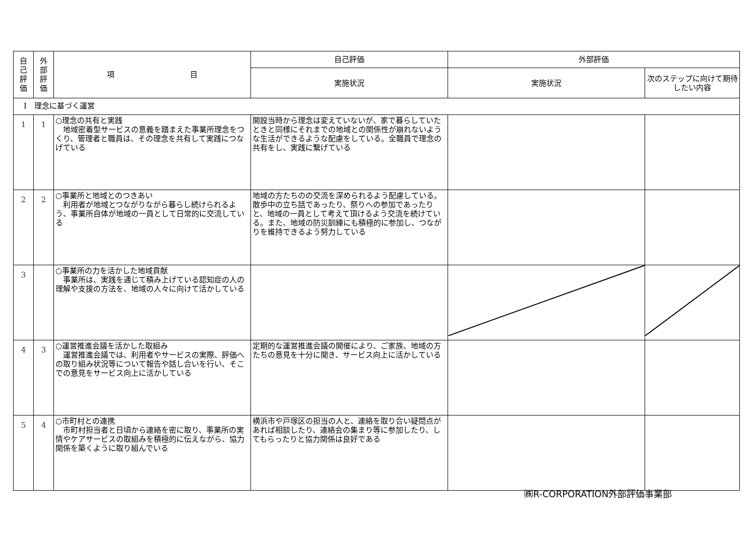| 自 己 評 価 | 外 部 評 価 | 項 目 | 自己評価 | 外部評価 | |
| --- | --- | --- | --- | --- | --- |
| | | | 実施状況 | 実施状況 | 次のステップに向けて期待したい内容 |
| Ⅰ 理念に基づく運営 | | | | | |
| 1 | 1 | ○理念の共有と実践 地域密着型サービスの意義を踏まえた事業所理念をつくり、管理者と職員は、その理念を共有して実践につなげている | 開設当時から理念は変えていないが、家で暮らしていたときと同様にそれまでの地域との関係性が崩れないような生活ができるような配慮をしている。全職員で理念の共有をし、実践に繋げている | | |
| 2 | 2 | ○事業所と地域とのつきあい 利用者が地域とつながりながら暮らし続けられるよう、事業所自体が地域の一員として日常的に交流している | 地域の方たちのの交流を深められるよう配慮している。散歩中の立ち話であったり、祭りへの参加であったりと、地域の一員として考えて頂けるよう交流を続けている。また、地域の防災訓練にも積極的に参加し、つながりを維持できるよう努力している | | |
| 3 | | ○事業所の力を活かした地域貢献 事業所は、実践を通じて積み上げている認知症の人の理解や支援の方法を、地域の人々に向けて活かしている | | | |
| 4 | 3 | ○運営推進会議を活かした取組み 運営推進会議では、利用者やサービスの実際、評価への取り組み状況等について報告や話し合いを行い、そこでの意見をサービス向上に活かしている | 定期的な運営推進会議の開催により、ご家族、地域の方たちの意見を十分に聞き、サービス向上に活かしている | | |
| 5 | 4 | ○市町村との連携 市町村担当者と日頃から連絡を密に取り、事業所の実情やケアサービスの取組みを積極的に伝えながら、協力関係を築くように取り組んでいる | 横浜市や戸塚区の担当の人と、連絡を取り合い疑問点があれば相談したり、連絡会の集まり等に参加したり、してもらったりと協力関係は良好である | | |
㈱R-CORPORATION外部評価事業部